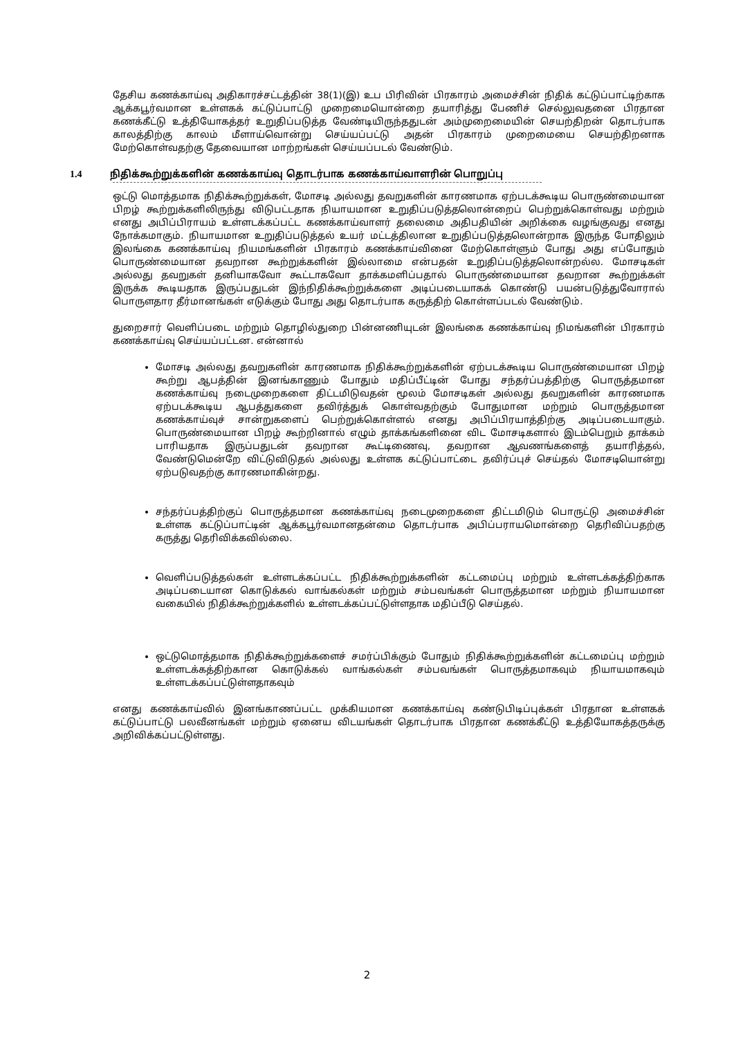தேசிய கணக்காய்வு அதிகாரச்சட்டத்தின் 38(1)(இ) உப பிரிவின் பிரகாரம் அமைச்சின் நிதிக் கட்டுப்பாட்டிற்காக ஆக்கபூர்வமான உள்ளகக் கட்டுப்பாட்டு முறைமையொன்றை தயாரித்து பேணிச் செல்லுவதனை பிரதான கணக்கீட்டு உத்தியோகத்தர் உறுதிப்படுத்த வேண்டியிருந்ததுடன் அம்முறைமையின் செயற்திறன் தொடர்பாக காலத்திற்கு காலம் மீளாய்வொன்று செய்யப்பட்டு அதன் பிரகாரம் முறைமையை செயற்திறனாக மேற்கொள்வதற்கு தேவையான மாற்றங்கள் செய்யப்படல் வேண்டும்.
1.4 நிதிக்கூற்றுக்களின் கணக்காய்வு தொடர்பாக கணக்காய்வாளரின் பொறுப்பு
ஒட்டு மொத்தமாக நிதிக்கூற்றுக்கள், மோசடி அல்லது தவறுகளின் காரணமாக ஏற்படக்கூடிய பொருண்மையான பிறழ் கூற்றுக்களிலிருந்து விடுபட்டதாக நியாயமான உறுதிப்படுத்தலொன்றைப் பெற்றுக்கொள்வது மற்றும் எனது அபிப்பிராயம் உள்ளடக்கப்பட்ட கணக்காய்வாளர் தலைமை அதிபதியின் அறிக்கை வழங்குவது எனது நோக்கமாகும். நியாயமான உறுதிப்படுத்தல் உயர் மட்டத்திலான உறுதிப்படுத்தலொன்றாக இருந்த போதிலும் இலங்கை கணக்காய்வு நியமங்களின் பிரகாரம் கணக்காய்வினை மேற்கொள்ளும் போது அது எப்போதும் பொருண்மையான தவறான கூற்றுக்களின் இல்லாமை என்பதன் உறுதிப்படுத்தலொன்றல்ல. மோசடிகள் அல்லது தவறுகள் தனியாகவோ கூட்டாகவோ தாக்கமளிப்பதால் பொருண்மையான தவறான கூற்றுக்கள் இருக்க கூடியதாக இருப்பதுடன் இந்நிதிக்கூற்றுக்களை அடிப்படையாகக் கொண்டு பயன்படுத்துவோரால் பொருளதார தீர்மானங்கள் எடுக்கும் போது அது தொடர்பாக கருத்திற் கொள்ளப்படல் வேண்டும்.
துறைசார் வெளிப்படை மற்றும் தொழில்துறை பின்னணியுடன் இலங்கை கணக்காய்வு நிமங்களின் பிரகாரம் கணக்காய்வு செய்யப்பட்டன. என்னால்
மோசடி அல்லது தவறுகளின் காரணமாக நிதிக்கூற்றுக்களின் ஏற்படக்கூடிய பொருண்மையான பிறழ் கூற்று ஆபத்தின் இனங்காணும் போதும் மதிப்பீட்டின் போது சந்தர்ப்பத்திற்கு பொருத்தமான கணக்காய்வு நடைமுறைகளை திட்டமிடுவதன் மூலம் மோசடிகள் அல்லது தவறுகளின் காரணமாக ஏற்படக்கூடிய ஆபத்துகளை தவிர்த்துக் கொள்வதற்கும் போதுமான மற்றும் பொருத்தமான கணக்காய்வுச் சான்றுகளைப் பெற்றுக்கொள்ளல் எனது அபிப்பிரயாத்திற்கு அடிப்படையாகும். பொருண்மையான பிறழ் கூற்றினால் எழும் தாக்கங்களினை விட மோசடிகளால் இடம்பெறும் தாக்கம் பாரியதாக இருப்பதுடன் தவறான கூட்டிணைவு, தவறான ஆவணங்களைத் தயாரித்தல், வேண்டுமென்றே விட்டுவிடுதல் அல்லது உள்ளக கட்டுப்பாட்டை தவிர்ப்புச் செய்தல் மோசடியொன்று ஏற்படுவதற்கு காரணமாகின்றது.
சந்தர்ப்பத்திற்குப் பொருத்தமான கணக்காய்வு நடைமுறைகளை திட்டமிடும் பொருட்டு அமைச்சின் உள்ளக கட்டுப்பாட்டின் ஆக்கபூர்வமானதன்மை தொடர்பாக அபிப்பராயமொன்றை தெரிவிப்பதற்கு கருத்து தெரிவிக்கவில்லை.
வெளிப்படுத்தல்கள் உள்ளடக்கப்பட்ட நிதிக்கூற்றுக்களின் கட்டமைப்பு மற்றும் உள்ளடக்கத்திற்காக அடிப்படையான கொடுக்கல் வாங்கல்கள் மற்றும் சம்பவங்கள் பொருத்தமான மற்றும் நியாயமான வகையில் நிதிக்கூற்றுக்களில் உள்ளடக்கப்பட்டுள்ளதாக மதிப்பீடு செய்தல்.
ஒட்டுமொத்தமாக நிதிக்கூற்றுக்களைச் சமர்ப்பிக்கும் போதும் நிதிக்கூற்றுக்களின் கட்டமைப்பு மற்றும் உள்ளடக்கத்திற்கான கொடுக்கல் வாங்கல்கள் சம்பவங்கள் பொருத்தமாகவும் நியாயமாகவும் உள்ளடக்கப்பட்டுள்ளதாகவும்
எனது கணக்காய்வில் இனங்காணப்பட்ட முக்கியமான கணக்காய்வு கண்டுபிடிப்புக்கள் பிரதான உள்ளகக் கட்டுப்பாட்டு பலவீனங்கள் மற்றும் ஏனைய விடயங்கள் தொடர்பாக பிரதான கணக்கீட்டு உத்தியோகத்தருக்கு அறிவிக்கப்பட்டுள்ளது.
2